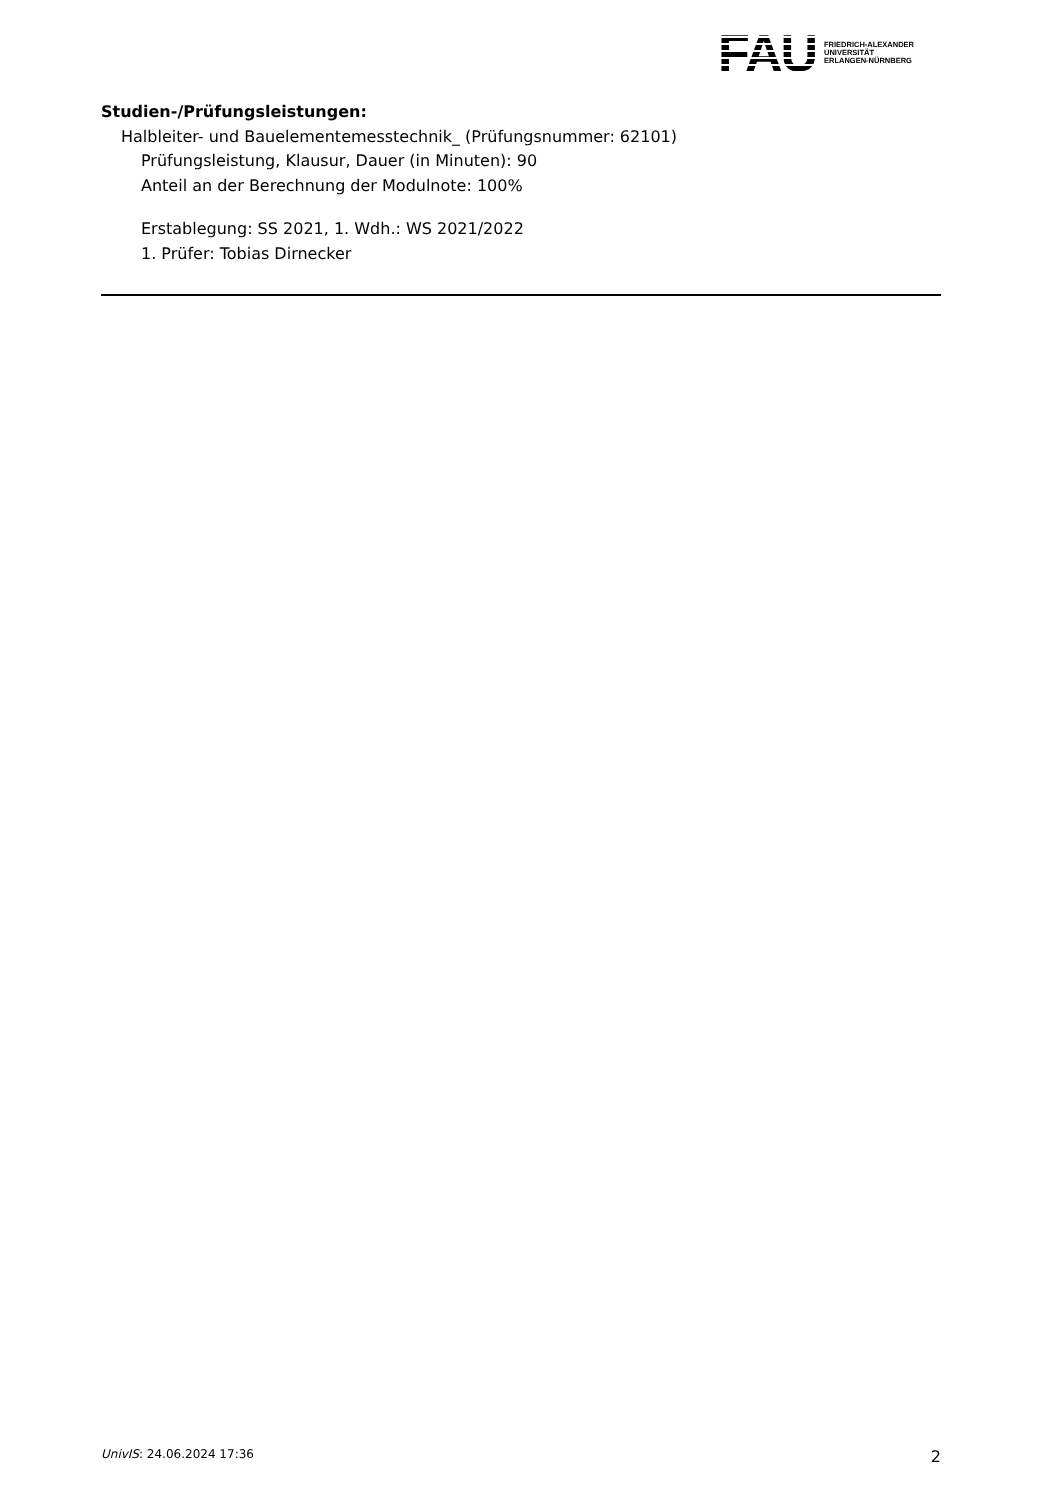FAU
FRIEDRICH-ALEXANDER
UNIVERSITÄT
ERLANGEN-NÜRNBERG
Studien-/Prüfungsleistungen:
Halbleiter- und Bauelementemesstechnik_ (Prüfungsnummer: 62101)
Prüfungsleistung, Klausur, Dauer (in Minuten): 90
Anteil an der Berechnung der Modulnote: 100%
Erstablegung: SS 2021, 1. Wdh.: WS 2021/2022
1. Prüfer: Tobias Dirnecker
UnivIS: 24.06.2024 17:36 2